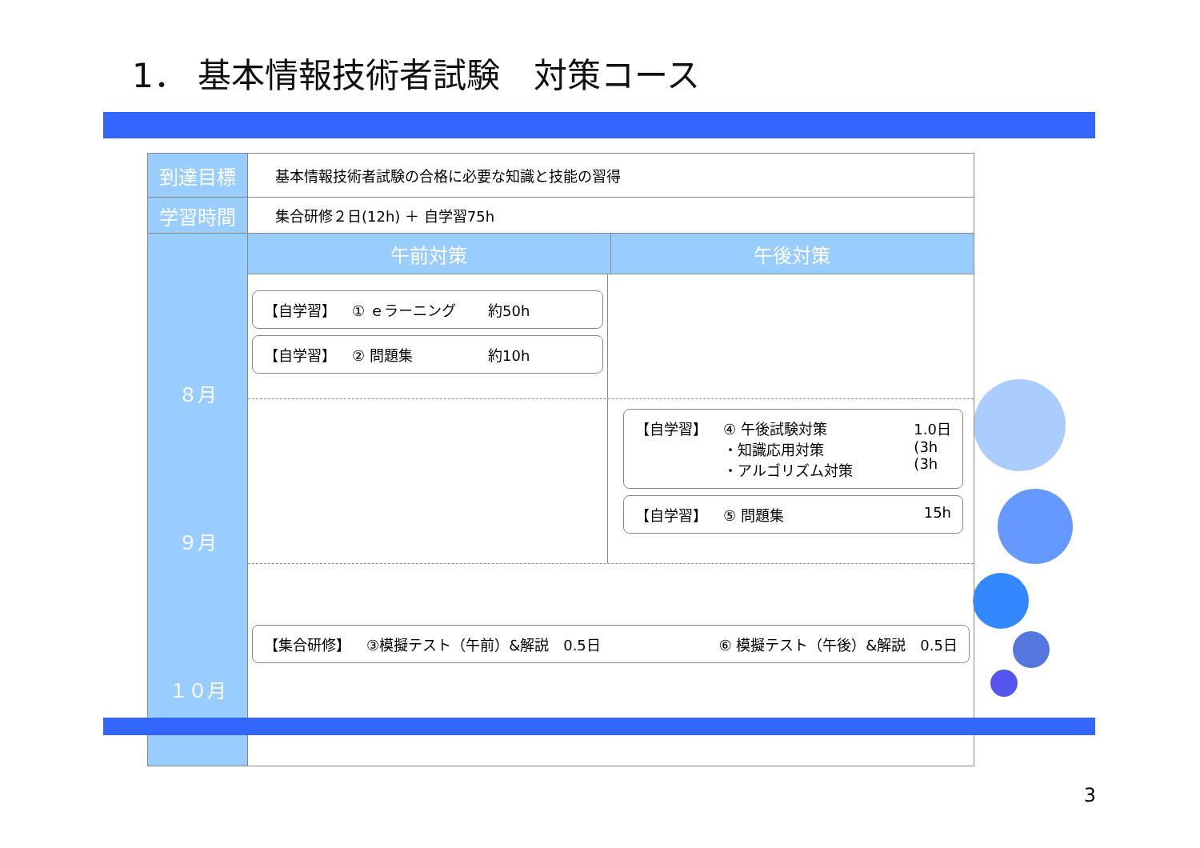1． 基本情報技術者試験　対策コース
| 到達目標 | 基本情報技術者試験の合格に必要な知識と技能の習得 | |
| 学習時間 | 集合研修２日(12h) ＋ 自学習75h | |
| ８月 ９月 １０月 | 午前対策 | 午後対策 |
| | 【自学習】 ① ｅラーニング 約50h 【自学習】 ② 問題集 約10h 【自学習】 ④ 午後試験対策 ・知識応用対策 ・アルゴリズム対策 1.0日 (3h (3h 【自学習】 ⑤ 問題集 15h 【集合研修】 ③模擬テスト（午前）&解説 0.5日 ⑥ 模擬テスト（午後）&解説 0.5日 | |
3